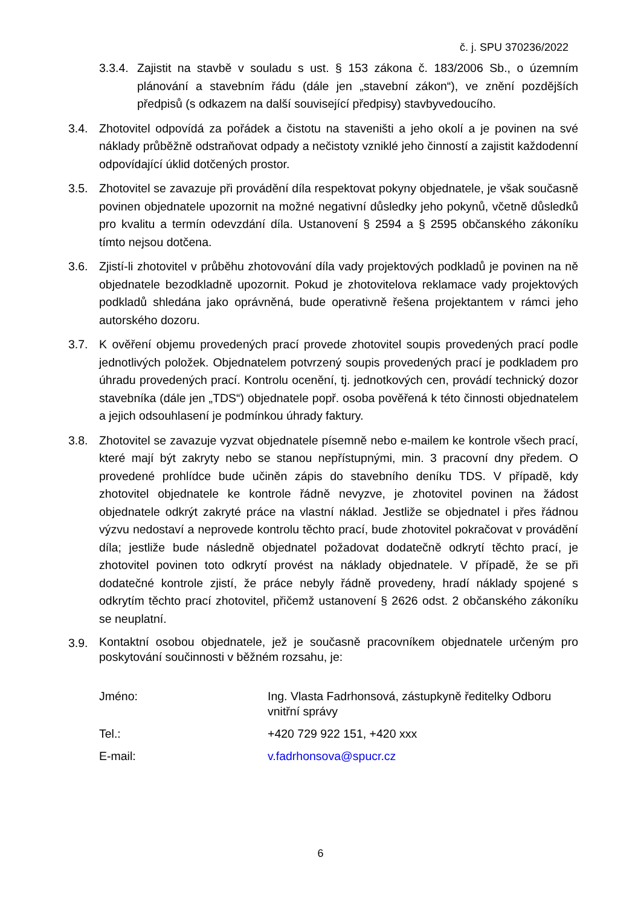č. j. SPU 370236/2022
3.3.4.
Zajistit na stavbě v souladu s ust. § 153 zákona č. 183/2006 Sb., o územním plánování a stavebním řádu (dále jen „stavební zákon“), ve znění pozdějších předpisů (s odkazem na další související předpisy) stavbyvedoucího.
3.4. Zhotovitel odpovídá za pořádek a čistotu na staveništi a jeho okolí a je povinen na své náklady průběžně odstraňovat odpady a nečistoty vzniklé jeho činností a zajistit každodenní odpovídající úklid dotčených prostor.
3.5. Zhotovitel se zavazuje při provádění díla respektovat pokyny objednatele, je však současně povinen objednatele upozornit na možné negativní důsledky jeho pokynů, včetně důsledků pro kvalitu a termín odevzdání díla. Ustanovení § 2594 a § 2595 občanského zákoníku tímto nejsou dotčena.
3.6. Zjistí-li zhotovitel v průběhu zhotovování díla vady projektových podkladů je povinen na ně objednatele bezodkladně upozornit. Pokud je zhotovitelova reklamace vady projektových podkladů shledána jako oprávněná, bude operativně řešena projektantem v rámci jeho autorského dozoru.
3.7. K ověření objemu provedených prací provede zhotovitel soupis provedených prací podle jednotlivých položek. Objednatelem potvrzený soupis provedených prací je podkladem pro úhradu provedených prací. Kontrolu ocenění, tj. jednotkových cen, provádí technický dozor stavebníka (dále jen „TDS“) objednatele popř. osoba pověřená k této činnosti objednatelem a jejich odsouhlasení je podmínkou úhrady faktury.
3.8. Zhotovitel se zavazuje vyzvat objednatele písemně nebo e-mailem ke kontrole všech prací, které mají být zakryty nebo se stanou nepřístupnými, min. 3 pracovní dny předem. O provedené prohlídce bude učiněn zápis do stavebního deníku TDS. V případě, kdy zhotovitel objednatele ke kontrole řádně nevyzve, je zhotovitel povinen na žádost objednatele odkrýt zakryté práce na vlastní náklad. Jestliže se objednatel i přes řádnou výzvu nedostaví a neprovede kontrolu těchto prací, bude zhotovitel pokračovat v provádění díla; jestliže bude následně objednatel požadovat dodatečně odkrytí těchto prací, je zhotovitel povinen toto odkrytí provést na náklady objednatele. V případě, že se při dodatečné kontrole zjistí, že práce nebyly řádně provedeny, hradí náklady spojené s odkrytím těchto prací zhotovitel, přičemž ustanovení § 2626 odst. 2 občanského zákoníku se neuplatní.
3.9.
Kontaktní osobou objednatele, jež je současně pracovníkem objednatele určeným pro poskytování součinnosti v běžném rozsahu, je:
| Jméno: | Ing. Vlasta Fadrhonsová, zástupkyně ředitelky Odboru vnitřní správy |
| Tel.: | +420 729 922 151, +420 xxx |
| E-mail: | v.fadrhonsova@spucr.cz |
6